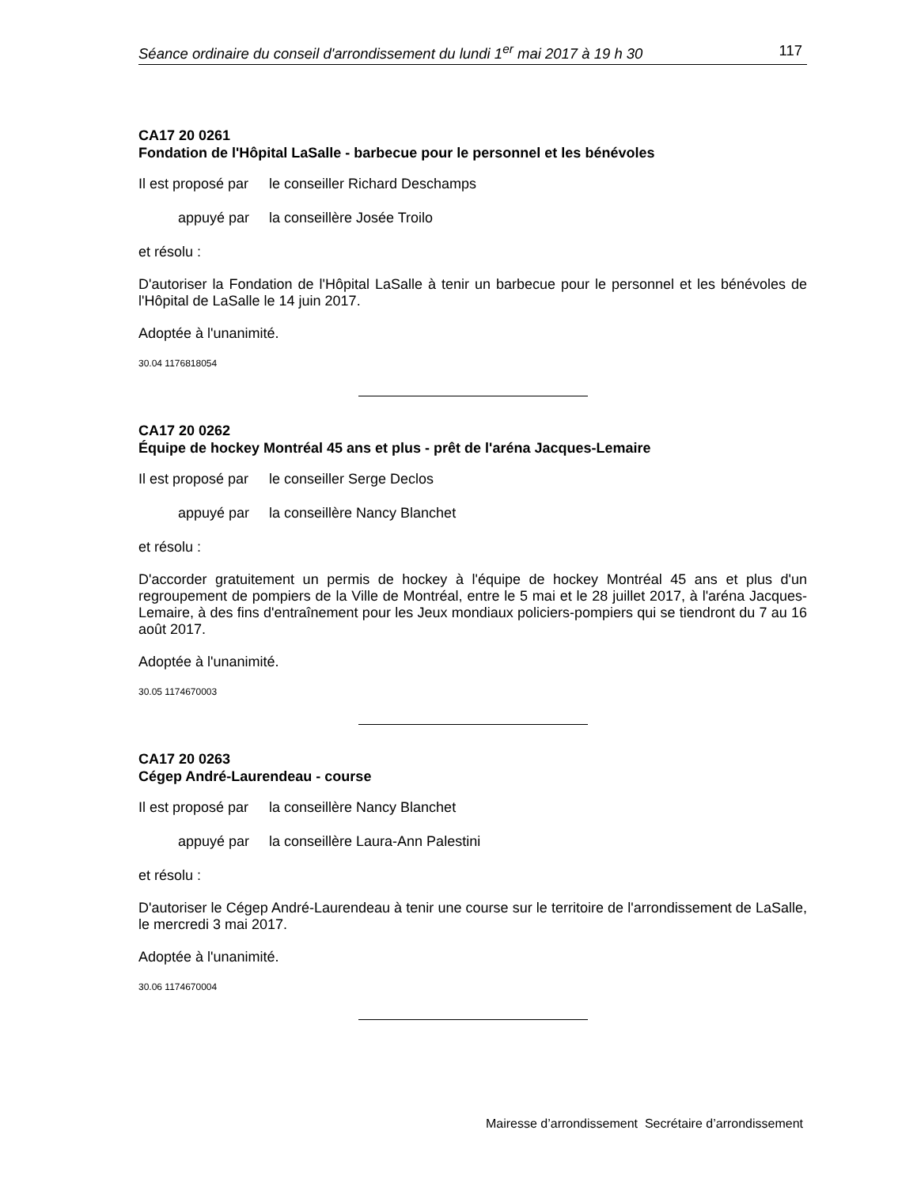Séance ordinaire du conseil d'arrondissement du lundi 1<sup>er</sup> mai 2017 à 19 h 30 117
CA17 20 0261
Fondation de l'Hôpital LaSalle - barbecue pour le personnel et les bénévoles
Il est proposé par le conseiller Richard Deschamps
appuyé par la conseillère Josée Troilo
et résolu :
D'autoriser la Fondation de l'Hôpital LaSalle à tenir un barbecue pour le personnel et les bénévoles de l'Hôpital de LaSalle le 14 juin 2017.
Adoptée à l'unanimité.
30.04 1176818054
CA17 20 0262
Équipe de hockey Montréal 45 ans et plus - prêt de l'aréna Jacques-Lemaire
Il est proposé par le conseiller Serge Declos
appuyé par la conseillère Nancy Blanchet
et résolu :
D'accorder gratuitement un permis de hockey à l'équipe de hockey Montréal 45 ans et plus d'un regroupement de pompiers de la Ville de Montréal, entre le 5 mai et le 28 juillet 2017, à l'aréna Jacques-Lemaire, à des fins d'entraînement pour les Jeux mondiaux policiers-pompiers qui se tiendront du 7 au 16 août 2017.
Adoptée à l'unanimité.
30.05 1174670003
CA17 20 0263
Cégep André-Laurendeau - course
Il est proposé par la conseillère Nancy Blanchet
appuyé par la conseillère Laura-Ann Palestini
et résolu :
D'autoriser le Cégep André-Laurendeau à tenir une course sur le territoire de l'arrondissement de LaSalle, le mercredi 3 mai 2017.
Adoptée à l'unanimité.
30.06 1174670004
Mairesse d’arrondissement Secrétaire d’arrondissement